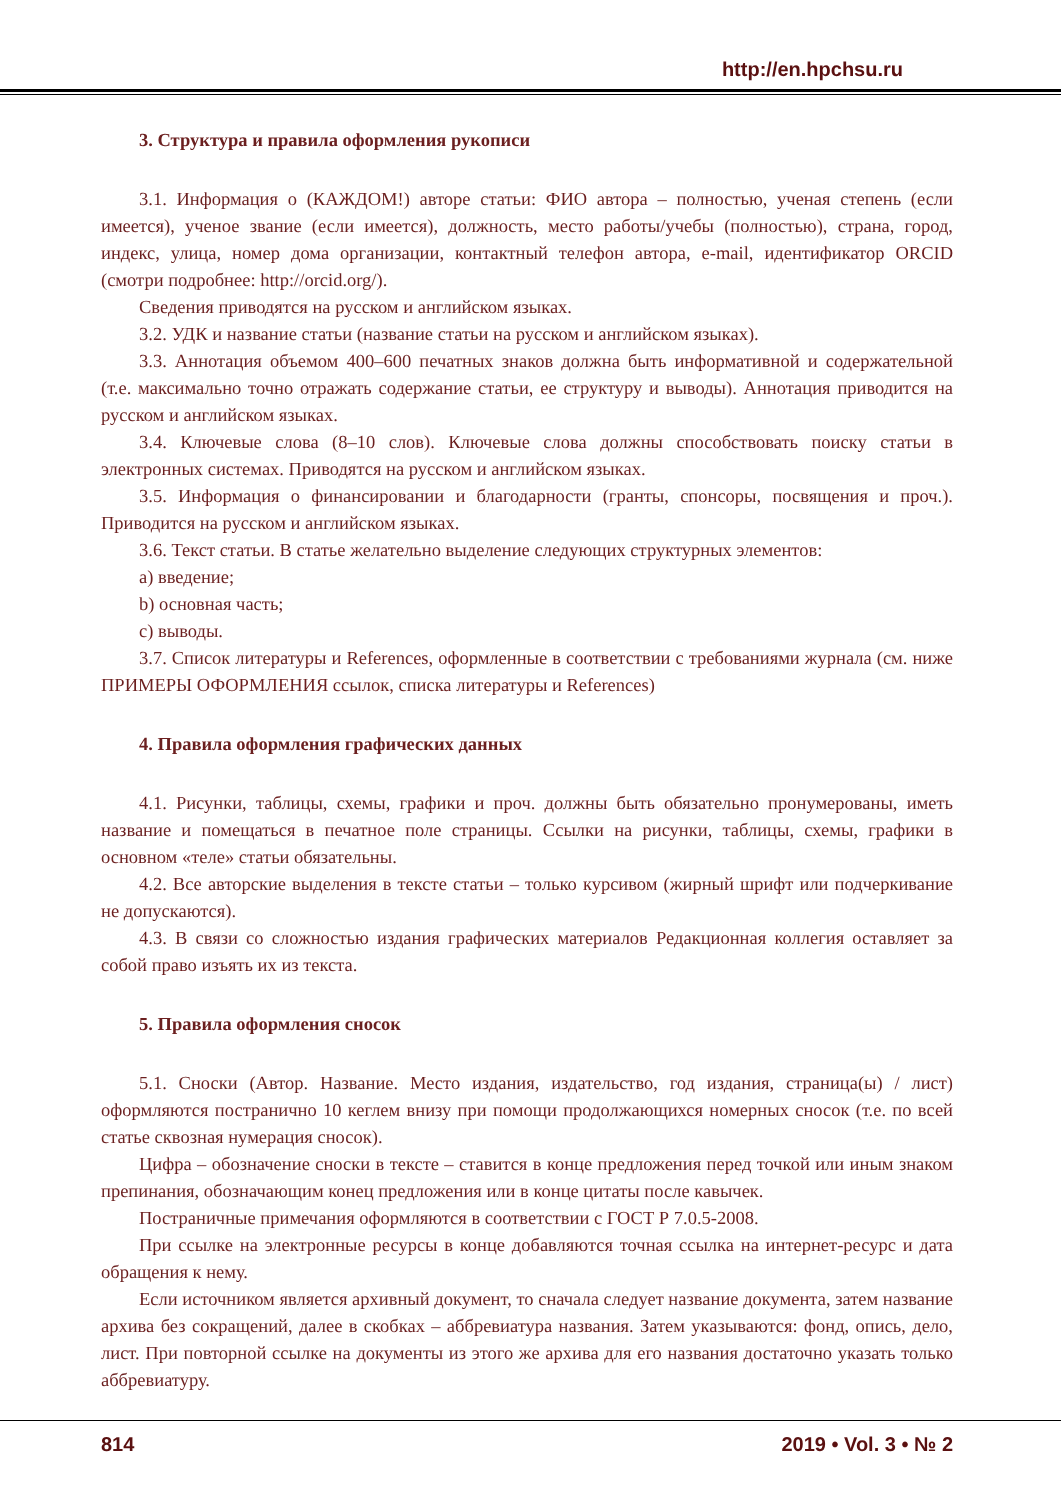http://en.hpchsu.ru
3. Структура и правила оформления рукописи
3.1. Информация о (КАЖДОМ!) авторе статьи: ФИО автора – полностью, ученая степень (если имеется), ученое звание (если имеется), должность, место работы/учебы (полностью), страна, город, индекс, улица, номер дома организации, контактный телефон автора, e-mail, идентификатор ORCID (смотри подробнее: http://orcid.org/).
Сведения приводятся на русском и английском языках.
3.2. УДК и название статьи (название статьи на русском и английском языках).
3.3. Аннотация объемом 400–600 печатных знаков должна быть информативной и содержательной (т.е. максимально точно отражать содержание статьи, ее структуру и выводы). Аннотация приводится на русском и английском языках.
3.4. Ключевые слова (8–10 слов). Ключевые слова должны способствовать поиску статьи в электронных системах. Приводятся на русском и английском языках.
3.5. Информация о финансировании и благодарности (гранты, спонсоры, посвящения и проч.). Приводится на русском и английском языках.
3.6. Текст статьи. В статье желательно выделение следующих структурных элементов:
a) введение;
b) основная часть;
c) выводы.
3.7. Список литературы и References, оформленные в соответствии с требованиями журнала (см. ниже ПРИМЕРЫ ОФОРМЛЕНИЯ ссылок, списка литературы и References)
4. Правила оформления графических данных
4.1. Рисунки, таблицы, схемы, графики и проч. должны быть обязательно пронумерованы, иметь название и помещаться в печатное поле страницы. Ссылки на рисунки, таблицы, схемы, графики в основном «теле» статьи обязательны.
4.2. Все авторские выделения в тексте статьи – только курсивом (жирный шрифт или подчеркивание не допускаются).
4.3. В связи со сложностью издания графических материалов Редакционная коллегия оставляет за собой право изъять их из текста.
5. Правила оформления сносок
5.1. Сноски (Автор. Название. Место издания, издательство, год издания, страница(ы) / лист) оформляются постранично 10 кеглем внизу при помощи продолжающихся номерных сносок (т.е. по всей статье сквозная нумерация сносок).
Цифра – обозначение сноски в тексте – ставится в конце предложения перед точкой или иным знаком препинания, обозначающим конец предложения или в конце цитаты после кавычек.
Постраничные примечания оформляются в соответствии с ГОСТ Р 7.0.5-2008.
При ссылке на электронные ресурсы в конце добавляются точная ссылка на интернет-ресурс и дата обращения к нему.
Если источником является архивный документ, то сначала следует название документа, затем название архива без сокращений, далее в скобках – аббревиатура названия. Затем указываются: фонд, опись, дело, лист. При повторной ссылке на документы из этого же архива для его названия достаточно указать только аббревиатуру.
814 2019 • Vol. 3 • № 2